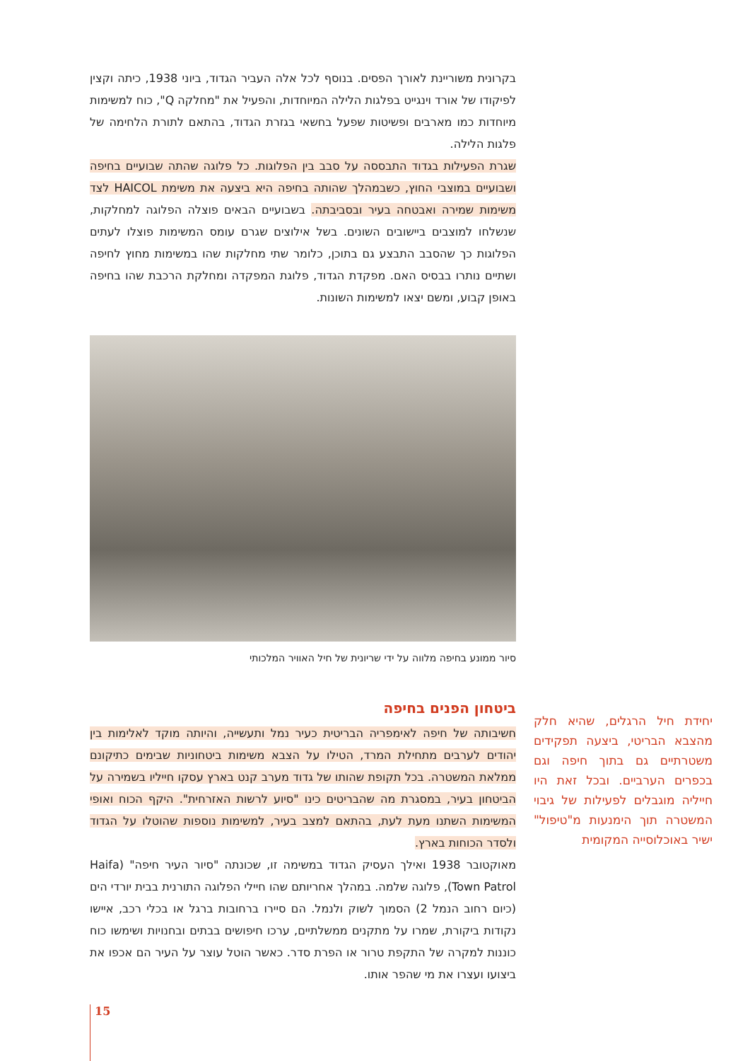בקרונית משוריינת לאורך הפסים. בנוסף לכל אלה העביר הגדוד, ביוני 1938, כיתה וקצין לפיקודו של אורד וינגייט בפלגות הלילה המיוחדות, והפעיל את "מחלקה Q", כוח למשימות מיוחדות כמו מארבים ופשיטות שפעל בחשאי בגזרת הגדוד, בהתאם לתורת הלחימה של פלגות הלילה.
שגרת הפעילות בגדוד התבססה על סבב בין הפלוגות. כל פלוגה שהתה שבועיים בחיפה ושבועיים במוצבי החוץ, כשבמהלך שהותה בחיפה היא ביצעה את משימת HAICOL לצד משימות שמירה ואבטחה בעיר ובסביבתה. בשבועיים הבאים פוצלה הפלוגה למחלקות, שנשלחו למוצבים ביישובים השונים. בשל אילוצים שגרם עומס המשימות פוצלו לעתים הפלוגות כך שהסבב התבצע גם בתוכן, כלומר שתי מחלקות שהו במשימות מחוץ לחיפה ושתיים נותרו בבסיס האם. מפקדת הגדוד, פלוגת המפקדה ומחלקת הרכבת שהו בחיפה באופן קבוע, ומשם יצאו למשימות השונות.
סיור ממונע בחיפה מלווה על ידי שריונית של חיל האוויר המלכותי
ביטחון הפנים בחיפה
חשיבותה של חיפה לאימפריה הבריטית כעיר נמל ותעשייה, והיותה מוקד לאלימות בין יהודים לערבים מתחילת המרד, הטילו על הצבא משימות ביטחוניות שבימים כתיקונם ממלאת המשטרה. בכל תקופת שהותו של גדוד מערב קנט בארץ עסקו חייליו בשמירה על הביטחון בעיר, במסגרת מה שהבריטים כינו "סיוע לרשות האזרחית". היקף הכוח ואופי המשימות השתנו מעת לעת, בהתאם למצב בעיר, למשימות נוספות שהוטלו על הגדוד ולסדר הכוחות בארץ.
מאוקטובר 1938 ואילך העסיק הגדוד במשימה זו, שכונתה "סיור העיר חיפה" (Haifa Town Patrol), פלוגה שלמה. במהלך אחריותם שהו חיילי הפלוגה התורנית בבית יורדי הים (כיום רחוב הנמל 2) הסמוך לשוק ולנמל. הם סיירו ברחובות ברגל או בכלי רכב, איישו נקודות ביקורת, שמרו על מתקנים ממשלתיים, ערכו חיפושים בבתים ובחנויות ושימשו כוח כוננות למקרה של התקפת טרור או הפרת סדר. כאשר הוטל עוצר על העיר הם אכפו את ביצועו ועצרו את מי שהפר אותו.
יחידת חיל הרגלים, שהיא חלק מהצבא הבריטי, ביצעה תפקידים משטרתיים גם בתוך חיפה וגם בכפרים הערביים. ובכל זאת היו חייליה מוגבלים לפעילות של גיבוי המשטרה תוך הימנעות מ"טיפול" ישיר באוכלוסייה המקומית
15